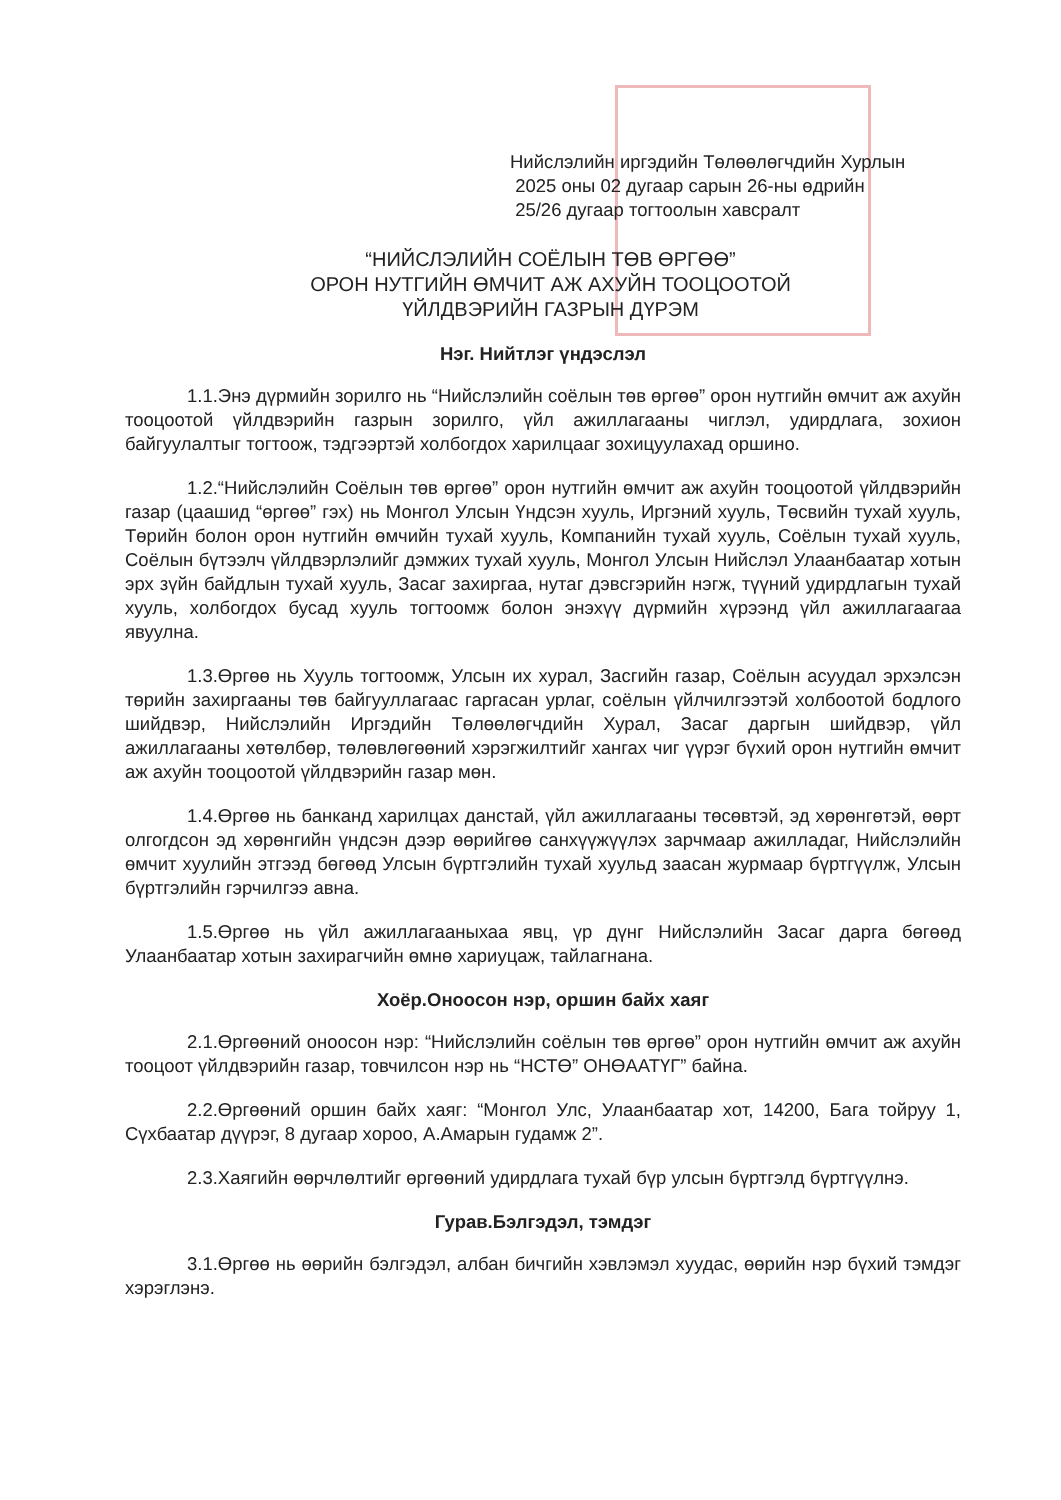Нийслэлийн иргэдийн Төлөөлөгчдийн Хурлын
2025 оны 02 дугаар сарын 26-ны өдрийн
25/26 дугаар тогтоолын хавсралт
“НИЙСЛЭЛИЙН СОЁЛЫН ТӨВ ӨРГӨӨ”
ОРОН НУТГИЙН ӨМЧИТ АЖ АХУЙН ТООЦООТОЙ
ҮЙЛДВЭРИЙН ГАЗРЫН ДҮРЭМ
Нэг. Нийтлэг үндэслэл
1.1.Энэ дүрмийн зорилго нь “Нийслэлийн соёлын төв өргөө” орон нутгийн өмчит аж ахуйн тооцоотой үйлдвэрийн газрын зорилго, үйл ажиллагааны чиглэл, удирдлага, зохион байгуулалтыг тогтоож, тэдгээртэй холбогдох харилцааг зохицуулахад оршино.
1.2.“Нийслэлийн Соёлын төв өргөө” орон нутгийн өмчит аж ахуйн тооцоотой үйлдвэрийн газар (цаашид “өргөө” гэх) нь Монгол Улсын Үндсэн хууль, Иргэний хууль, Төсвийн тухай хууль, Төрийн болон орон нутгийн өмчийн тухай хууль, Компанийн тухай хууль, Соёлын тухай хууль, Соёлын бүтээлч үйлдвэрлэлийг дэмжих тухай хууль, Монгол Улсын Нийслэл Улаанбаатар хотын эрх зүйн байдлын тухай хууль, Засаг захиргаа, нутаг дэвсгэрийн нэгж, түүний удирдлагын тухай хууль, холбогдох бусад хууль тогтоомж болон энэхүү дүрмийн хүрээнд үйл ажиллагаагаа явуулна.
1.3.Өргөө нь Хууль тогтоомж, Улсын их хурал, Засгийн газар, Соёлын асуудал эрхэлсэн төрийн захиргааны төв байгууллагаас гаргасан урлаг, соёлын үйлчилгээтэй холбоотой бодлого шийдвэр, Нийслэлийн Иргэдийн Төлөөлөгчдийн Хурал, Засаг даргын шийдвэр, үйл ажиллагааны хөтөлбөр, төлөвлөгөөний хэрэгжилтийг хангах чиг үүрэг бүхий орон нутгийн өмчит аж ахуйн тооцоотой үйлдвэрийн газар мөн.
1.4.Өргөө нь банканд харилцах данстай, үйл ажиллагааны төсөвтэй, эд хөрөнгөтэй, өөрт олгогдсон эд хөрөнгийн үндсэн дээр өөрийгөө санхүүжүүлэх зарчмаар ажилладаг, Нийслэлийн өмчит хуулийн этгээд бөгөөд Улсын бүртгэлийн тухай хуульд заасан журмаар бүртгүүлж, Улсын бүртгэлийн гэрчилгээ авна.
1.5.Өргөө нь үйл ажиллагааныхаа явц, үр дүнг Нийслэлийн Засаг дарга бөгөөд Улаанбаатар хотын захирагчийн өмнө хариуцаж, тайлагнана.
Хоёр.Оноосон нэр, оршин байх хаяг
2.1.Өргөөний оноосон нэр: “Нийслэлийн соёлын төв өргөө” орон нутгийн өмчит аж ахуйн тооцоот үйлдвэрийн газар, товчилсон нэр нь “НСТӨ” ОНӨААТҮГ” байна.
2.2.Өргөөний оршин байх хаяг: “Монгол Улс, Улаанбаатар хот, 14200, Бага тойруу 1, Сүхбаатар дүүрэг, 8 дугаар хороо, А.Амарын гудамж 2”.
2.3.Хаягийн өөрчлөлтийг өргөөний удирдлага тухай бүр улсын бүртгэлд бүртгүүлнэ.
Гурав.Бэлгэдэл, тэмдэг
3.1.Өргөө нь өөрийн бэлгэдэл, албан бичгийн хэвлэмэл хуудас, өөрийн нэр бүхий тэмдэг хэрэглэнэ.